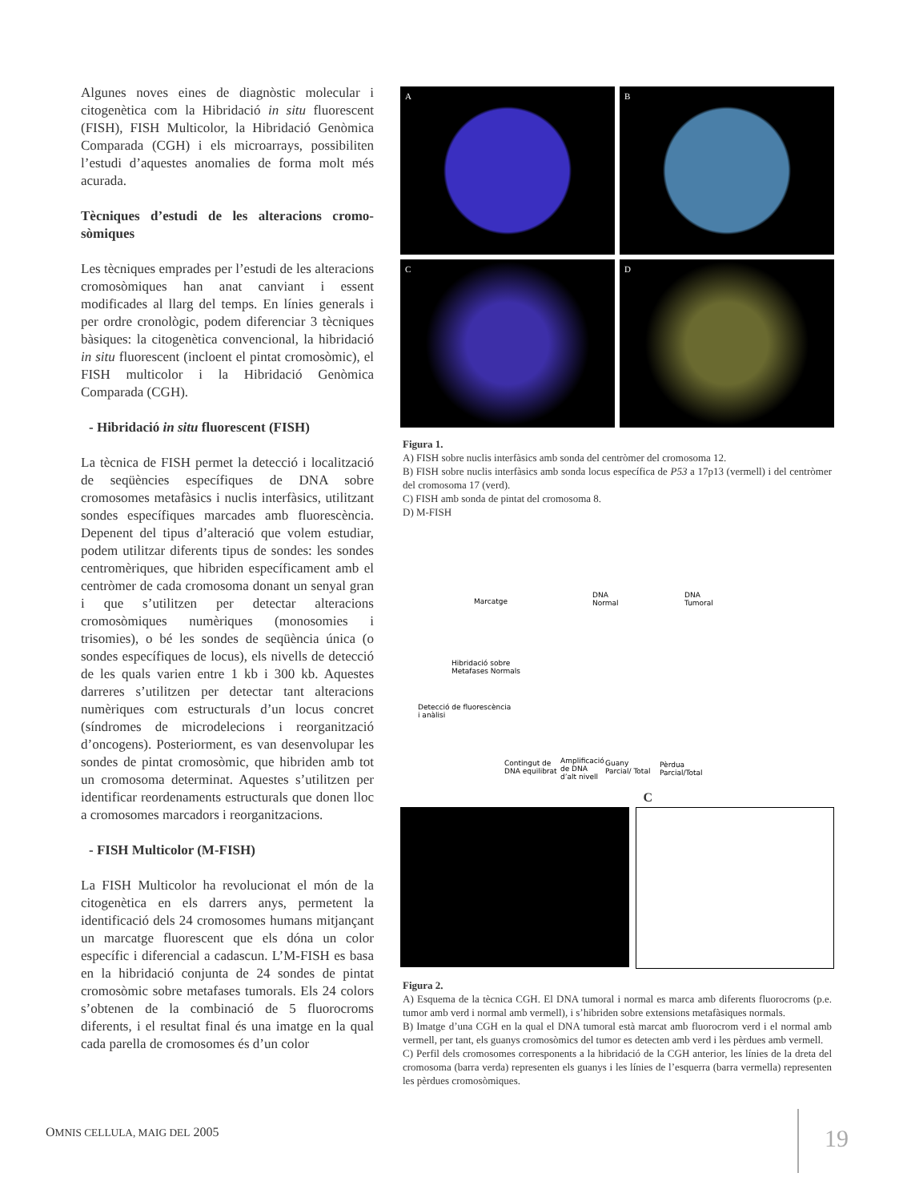Algunes noves eines de diagnòstic molecular i citogenètica com la Hibridació in situ fluorescent (FISH), FISH Multicolor, la Hibridació Genòmica Comparada (CGH) i els microarrays, possibiliten l’estudi d’aquestes anomalies de forma molt més acurada.
Tècniques d’estudi de les alteracions cromo­sòmiques
Les tècniques emprades per l’estudi de les alteracions cromosòmiques han anat canviant i essent modificades al llarg del temps. En línies generals i per ordre cronològic, podem diferenciar 3 tècniques bàsiques: la citogenètica convencional, la hibridació in situ fluorescent (incloent el pintat cromosòmic), el FISH multicolor i la Hibridació Genòmica Comparada (CGH).
- Hibridació in situ fluorescent (FISH)
La tècnica de FISH permet la detecció i localització de seqüències específiques de DNA sobre cromosomes metafàsics i nuclis interfàsics, utilitzant sondes específiques marcades amb fluorescència. Depenent del tipus d’alteració que volem estudiar, podem utilitzar diferents tipus de sondes: les sondes centromèriques, que hibriden específicament amb el centròmer de cada cromosoma donant un senyal gran i que s’utilitzen per detectar alteracions cromosòmiques numèriques (monosomies i trisomies), o bé les sondes de seqüència única (o sondes específiques de locus), els nivells de detecció de les quals varien entre 1 kb i 300 kb. Aquestes darreres s’utilitzen per detectar tant alteracions numèriques com estructurals d’un locus concret (síndromes de microdelecions i reorganització d’oncogens). Posteriorment, es van desenvolupar les sondes de pintat cromosòmic, que hibriden amb tot un cromosoma determinat. Aquestes s’utilitzen per identificar reordenaments estructurals que donen lloc a cromosomes marcadors i reorganitzacions.
- FISH Multicolor (M-FISH)
La FISH Multicolor ha revolucionat el món de la citogenètica en els darrers anys, permetent la identificació dels 24 cromosomes humans mitjançant un marcatge fluorescent que els dóna un color específic i diferencial a cadascun. L’M-FISH es basa en la hibridació conjunta de 24 sondes de pintat cromosòmic sobre metafases tumorals. Els 24 colors s’obtenen de la combinació de 5 fluorocroms diferents, i el resultat final és una imatge en la qual cada parella de cromosomes és d’un color
A
B
C
D
Figura 1.
A) FISH sobre nuclis interfàsics amb sonda del centròmer del cromosoma 12.
B) FISH sobre nuclis interfàsics amb sonda locus específica de P53 a 17p13 (vermell) i del centròmer del cromosoma 17 (verd).
C) FISH amb sonda de pintat del cromosoma 8.
D) M-FISH
Marcatge
DNA
Normal
DNA
Tumoral
Hibridació sobre
Metafases Normals
Detecció de fluorescència
i anàlisi
Contingut de
DNA equilibrat
Amplificació
de DNA
d’alt nivell
Guany
Parcial/ Total
Pèrdua
Parcial/Total
C
Figura 2.
A) Esquema de la tècnica CGH. El DNA tumoral i normal es marca amb diferents fluorocroms (p.e. tumor amb verd i normal amb vermell), i s’hibriden sobre extensions metafàsiques normals.
B) Imatge d’una CGH en la qual el DNA tumoral està marcat amb fluorocrom verd i el normal amb vermell, per tant, els guanys cromosòmics del tumor es detecten amb verd i les pèrdues amb vermell.
C) Perfil dels cromosomes corresponents a la hibridació de la CGH anterior, les línies de la dreta del cromosoma (barra verda) representen els guanys i les línies de l’esquerra (barra vermella) representen les pèrdues cromosòmiques.
OMNIS CELLULA, MAIG DEL 2005 19